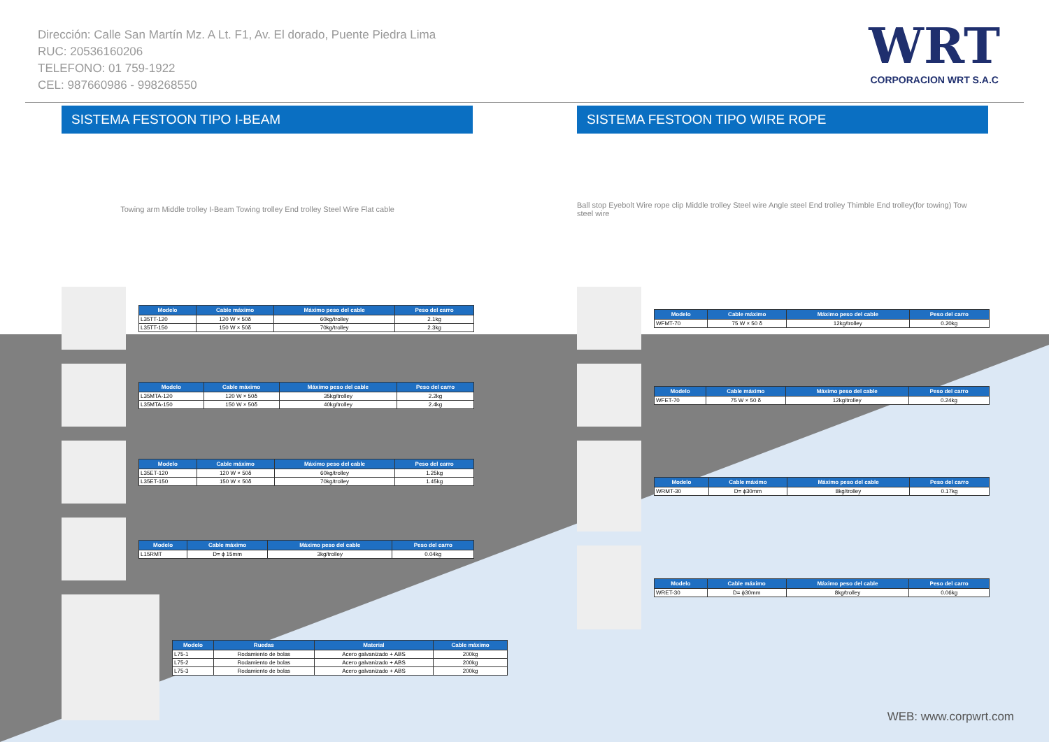Dirección: Calle San Martín Mz. A Lt. F1, Av. El dorado, Puente Piedra Lima
RUC: 20536160206
TELEFONO: 01 759-1922
CEL: 987660986 - 998268550
WRT
CORPORACION WRT S.A.C
SISTEMA FESTOON TIPO I-BEAM
Towing arm Middle trolley I-Beam Towing trolley End trolley Steel Wire Flat cable
| Modelo | Cable máximo | Máximo peso del cable | Peso del carro |
| --- | --- | --- | --- |
| L35TT-120 | 120 W × 50δ | 60kg/trolley | 2.1kg |
| L35TT-150 | 150 W × 50δ | 70kg/trolley | 2.3kg |
| Modelo | Cable máximo | Máximo peso del cable | Peso del carro |
| --- | --- | --- | --- |
| L35MTA-120 | 120 W × 50δ | 35kg/trolley | 2.2kg |
| L35MTA-150 | 150 W × 50δ | 40kg/trolley | 2.4kg |
| Modelo | Cable máximo | Máximo peso del cable | Peso del carro |
| --- | --- | --- | --- |
| L35ET-120 | 120 W × 50δ | 60kg/trolley | 1.25kg |
| L35ET-150 | 150 W × 50δ | 70kg/trolley | 1.45kg |
| Modelo | Cable máximo | Máximo peso del cable | Peso del carro |
| --- | --- | --- | --- |
| L15RMT | D= ϕ 15mm | 3kg/trolley | 0.04kg |
| Modelo | Ruedas | Material | Cable máximo |
| --- | --- | --- | --- |
| L75-1 | Rodamiento de bolas | Acero galvanizado + ABS | 200kg |
| L75-2 | Rodamiento de bolas | Acero galvanizado + ABS | 200kg |
| L75-3 | Rodamiento de bolas | Acero galvanizado + ABS | 200kg |
SISTEMA FESTOON TIPO WIRE ROPE
Ball stop Eyebolt Wire rope clip Middle trolley Steel wire Angle steel End trolley Thimble End trolley(for towing) Tow steel wire
| Modelo | Cable máximo | Máximo peso del cable | Peso del carro |
| --- | --- | --- | --- |
| WFMT-70 | 75 W × 50 δ | 12kg/trolley | 0.20kg |
| Modelo | Cable máximo | Máximo peso del cable | Peso del carro |
| --- | --- | --- | --- |
| WFET-70 | 75 W × 50 δ | 12kg/trolley | 0.24kg |
| Modelo | Cable máximo | Máximo peso del cable | Peso del carro |
| --- | --- | --- | --- |
| WRMT-30 | D= ϕ30mm | 8kg/trolley | 0.17kg |
| Modelo | Cable máximo | Máximo peso del cable | Peso del carro |
| --- | --- | --- | --- |
| WRET-30 | D= ϕ30mm | 8kg/trolley | 0.06kg |
WEB: www.corpwrt.com